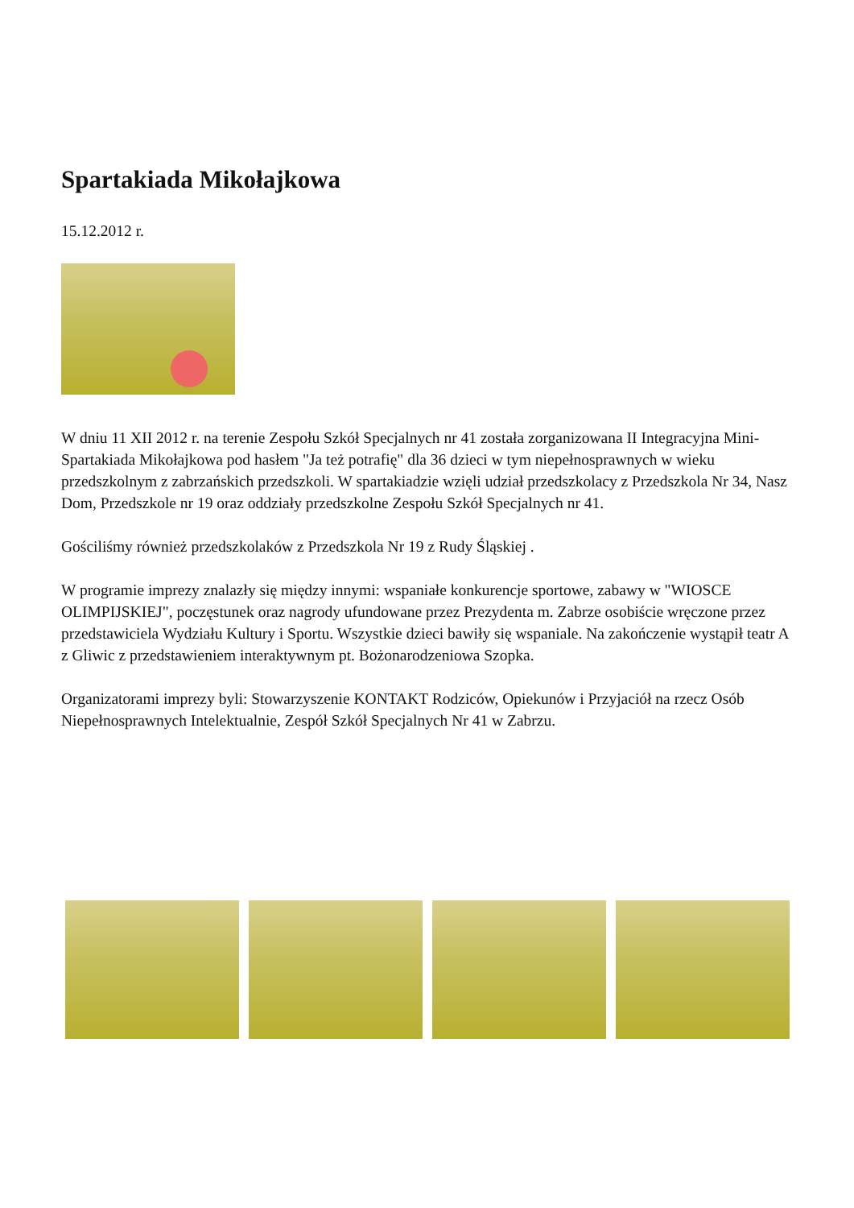Spartakiada Mikołajkowa
15.12.2012 r.
W dniu 11 XII 2012 r. na terenie Zespołu Szkół Specjalnych nr 41 została zorganizowana II Integracyjna Mini-Spartakiada Mikołajkowa pod hasłem "Ja też potrafię" dla 36 dzieci w tym niepełnosprawnych w wieku przedszkolnym z zabrzańskich przedszkoli. W spartakiadzie wzięli udział przedszkolacy z Przedszkola Nr 34, Nasz Dom, Przedszkole nr 19 oraz oddziały przedszkolne Zespołu Szkół Specjalnych nr 41.
Gościliśmy również przedszkolaków z Przedszkola Nr 19 z Rudy Śląskiej .
W programie imprezy znalazły się między innymi: wspaniałe konkurencje sportowe, zabawy w "WIOSCE OLIMPIJSKIEJ", poczęstunek oraz nagrody ufundowane przez Prezydenta m. Zabrze osobiście wręczone przez przedstawiciela Wydziału Kultury i Sportu. Wszystkie dzieci bawiły się wspaniale. Na zakończenie wystąpił teatr A z Gliwic z przedstawieniem interaktywnym pt. Bożonarodzeniowa Szopka.
Organizatorami imprezy byli: Stowarzyszenie KONTAKT Rodziców, Opiekunów i Przyjaciół na rzecz Osób Niepełnosprawnych Intelektualnie, Zespół Szkół Specjalnych Nr 41 w Zabrzu.